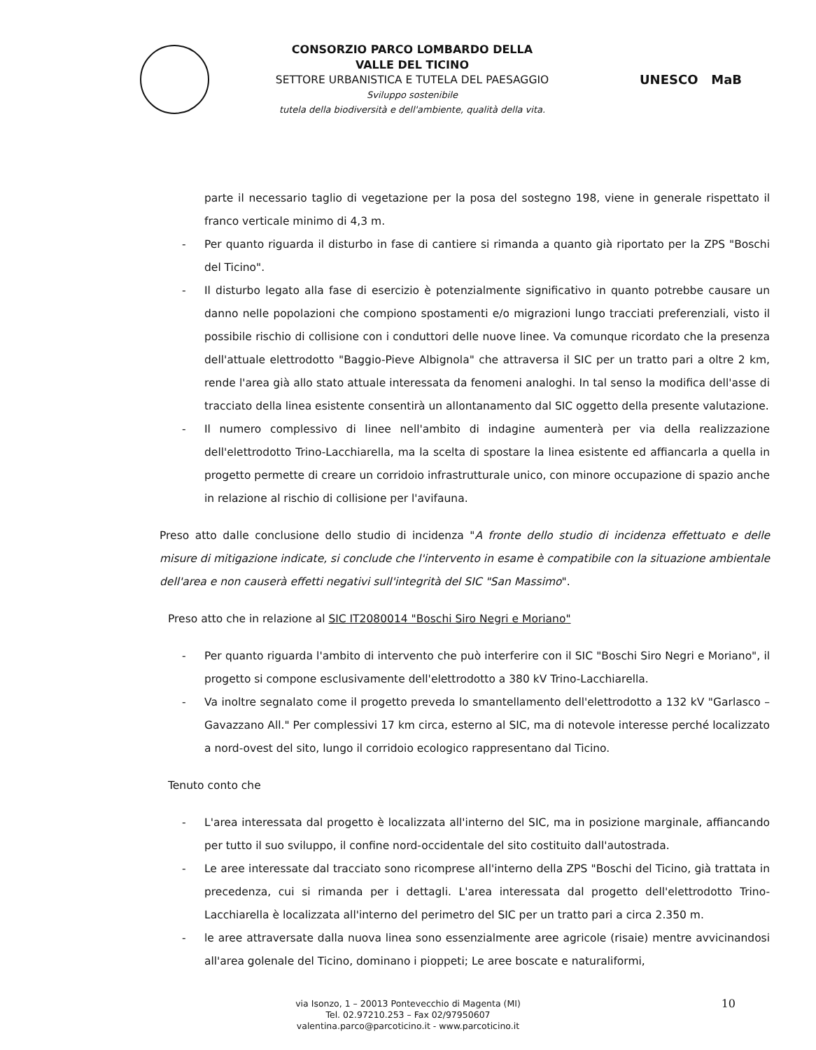CONSORZIO PARCO LOMBARDO DELLA
VALLE DEL TICINO
SETTORE URBANISTICA E TUTELA DEL PAESAGGIO
Sviluppo sostenibile
tutela della biodiversità e dell'ambiente, qualità della vita.
UNESCO MaB
parte il necessario taglio di vegetazione per la posa del sostegno 198, viene in generale rispettato il franco verticale minimo di 4,3 m.
- Per quanto riguarda il disturbo in fase di cantiere si rimanda a quanto già riportato per la ZPS "Boschi del Ticino".
- Il disturbo legato alla fase di esercizio è potenzialmente significativo in quanto potrebbe causare un danno nelle popolazioni che compiono spostamenti e/o migrazioni lungo tracciati preferenziali, visto il possibile rischio di collisione con i conduttori delle nuove linee. Va comunque ricordato che la presenza dell'attuale elettrodotto "Baggio-Pieve Albignola" che attraversa il SIC per un tratto pari a oltre 2 km, rende l'area già allo stato attuale interessata da fenomeni analoghi. In tal senso la modifica dell'asse di tracciato della linea esistente consentirà un allontanamento dal SIC oggetto della presente valutazione.
- Il numero complessivo di linee nell'ambito di indagine aumenterà per via della realizzazione dell'elettrodotto Trino-Lacchiarella, ma la scelta di spostare la linea esistente ed affiancarla a quella in progetto permette di creare un corridoio infrastrutturale unico, con minore occupazione di spazio anche in relazione al rischio di collisione per l'avifauna.
Preso atto dalle conclusione dello studio di incidenza "A fronte dello studio di incidenza effettuato e delle misure di mitigazione indicate, si conclude che l'intervento in esame è compatibile con la situazione ambientale dell'area e non causerà effetti negativi sull'integrità del SIC "San Massimo".
Preso atto che in relazione al SIC IT2080014 "Boschi Siro Negri e Moriano"
- Per quanto riguarda l'ambito di intervento che può interferire con il SIC "Boschi Siro Negri e Moriano", il progetto si compone esclusivamente dell'elettrodotto a 380 kV Trino-Lacchiarella.
- Va inoltre segnalato come il progetto preveda lo smantellamento dell'elettrodotto a 132 kV "Garlasco – Gavazzano All." Per complessivi 17 km circa, esterno al SIC, ma di notevole interesse perché localizzato a nord-ovest del sito, lungo il corridoio ecologico rappresentano dal Ticino.
Tenuto conto che
- L'area interessata dal progetto è localizzata all'interno del SIC, ma in posizione marginale, affiancando per tutto il suo sviluppo, il confine nord-occidentale del sito costituito dall'autostrada.
- Le aree interessate dal tracciato sono ricomprese all'interno della ZPS "Boschi del Ticino, già trattata in precedenza, cui si rimanda per i dettagli. L'area interessata dal progetto dell'elettrodotto Trino-Lacchiarella è localizzata all'interno del perimetro del SIC per un tratto pari a circa 2.350 m.
- le aree attraversate dalla nuova linea sono essenzialmente aree agricole (risaie) mentre avvicinandosi all'area golenale del Ticino, dominano i pioppeti; Le aree boscate e naturaliformi,
via Isonzo, 1 – 20013 Pontevecchio di Magenta (MI)
Tel. 02.97210.253 – Fax 02/97950607
valentina.parco@parcoticino.it - www.parcoticino.it
10